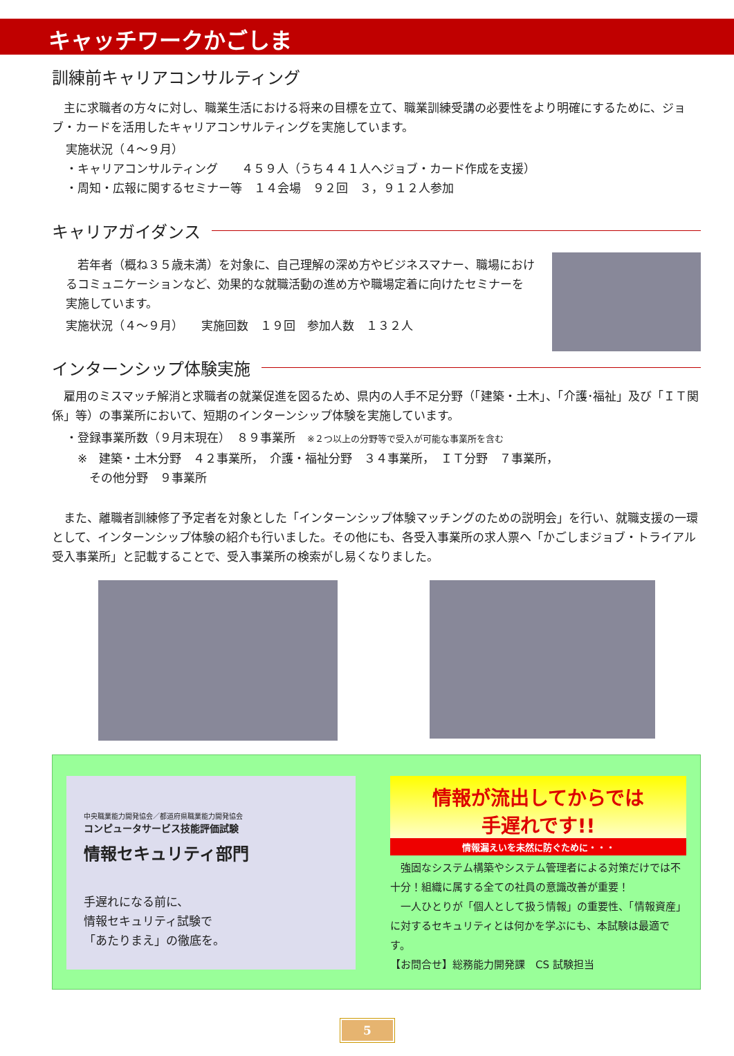キャッチワークかごしま
訓練前キャリアコンサルティング
　主に求職者の方々に対し、職業生活における将来の目標を立て、職業訓練受講の必要性をより明確にするために、ジョブ・カードを活用したキャリアコンサルティングを実施しています。
実施状況（４～９月）
・キャリアコンサルティング　　４５９人（うち４４１人へジョブ・カード作成を支援）
・周知・広報に関するセミナー等　１４会場　９２回　３，９１２人参加
キャリアガイダンス
　若年者（概ね３５歳未満）を対象に、自己理解の深め方やビジネスマナー、職場におけるコミュニケーションなど、効果的な就職活動の進め方や職場定着に向けたセミナーを実施しています。
実施状況（４～９月）　　実施回数　１９回　参加人数　１３２人
インターンシップ体験実施
　雇用のミスマッチ解消と求職者の就業促進を図るため、県内の人手不足分野（「建築・土木」、「介護･福祉」及び「ＩＴ関係」等）の事業所において、短期のインターンシップ体験を実施しています。
・登録事業所数（９月末現在）　８９事業所　※２つ以上の分野等で受入が可能な事業所を含む
　※　建築・土木分野　４２事業所，　介護・福祉分野　３４事業所，　ＩＴ分野　７事業所，
　　その他分野　９事業所
　また、離職者訓練修了予定者を対象とした「インターンシップ体験マッチングのための説明会」を行い、就職支援の一環として、インターンシップ体験の紹介も行いました。その他にも、各受入事業所の求人票へ「かごしまジョブ・トライアル受入事業所」と記載することで、受入事業所の検索がし易くなりました。
中央職業能力開発協会／都道府県職業能力開発協会
コンピュータサービス技能評価試験
情報セキュリティ部門
手遅れになる前に、
情報セキュリティ試験で
「あたりまえ」の徹底を。
情報が流出してからでは
手遅れです!!
情報漏えいを未然に防ぐために・・・
　強固なシステム構築やシステム管理者による対策だけでは不十分！組織に属する全ての社員の意識改善が重要！
　一人ひとりが「個人として扱う情報」の重要性、「情報資産」に対するセキュリティとは何かを学ぶにも、本試験は最適です。
【お問合せ】総務能力開発課　CS 試験担当
5